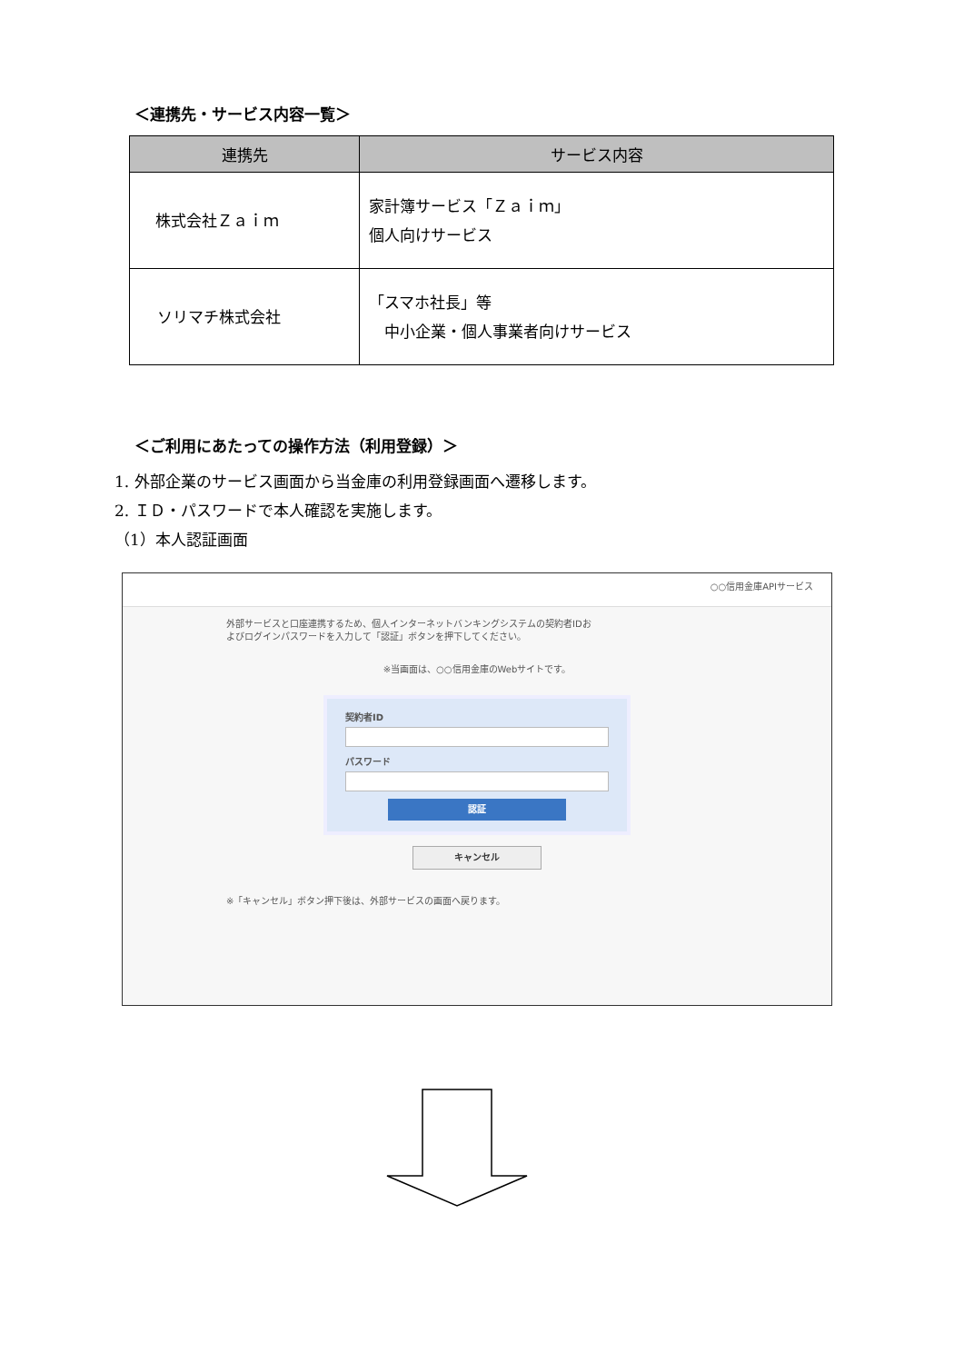＜連携先・サービス内容一覧＞
| 連携先 | サービス内容 |
| --- | --- |
| 株式会社Ｚａｉｍ | 家計簿サービス「Ｚａｉｍ」 個人向けサービス |
| ソリマチ株式会社 | 「スマホ社長」等 中小企業・個人事業者向けサービス |
＜ご利用にあたっての操作方法（利用登録）＞
1. 外部企業のサービス画面から当金庫の利用登録画面へ遷移します。
2. ＩＤ・パスワードで本人確認を実施します。
（1）本人認証画面
○○信用金庫APIサービス
外部サービスと口座連携するため、個人インターネットバンキングシステムの契約者IDお
よびログインパスワードを入力して「認証」ボタンを押下してください。
※当画面は、○○信用金庫のWebサイトです。
契約者ID
パスワード
認証
キャンセル
※「キャンセル」ボタン押下後は、外部サービスの画面へ戻ります。